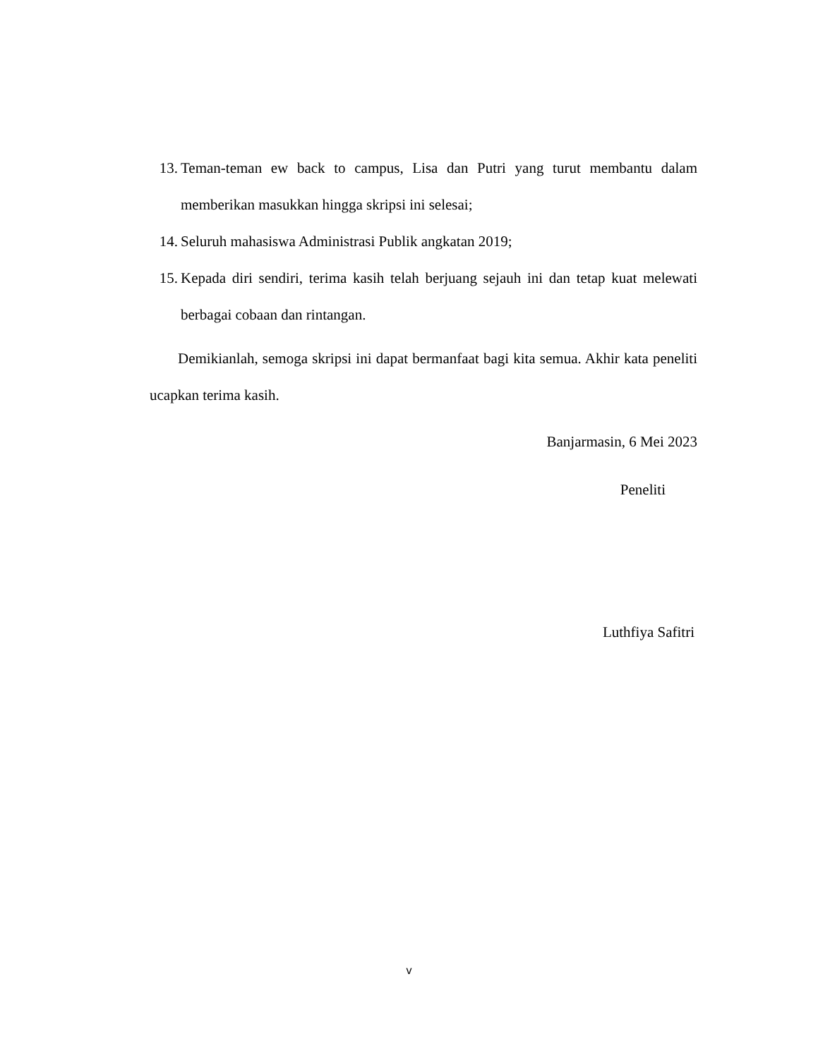13. Teman-teman ew back to campus, Lisa dan Putri yang turut membantu dalam memberikan masukkan hingga skripsi ini selesai;
14. Seluruh mahasiswa Administrasi Publik angkatan 2019;
15. Kepada diri sendiri, terima kasih telah berjuang sejauh ini dan tetap kuat melewati berbagai cobaan dan rintangan.
Demikianlah, semoga skripsi ini dapat bermanfaat bagi kita semua. Akhir kata peneliti ucapkan terima kasih.
Banjarmasin, 6 Mei 2023
Peneliti
Luthfiya Safitri
v